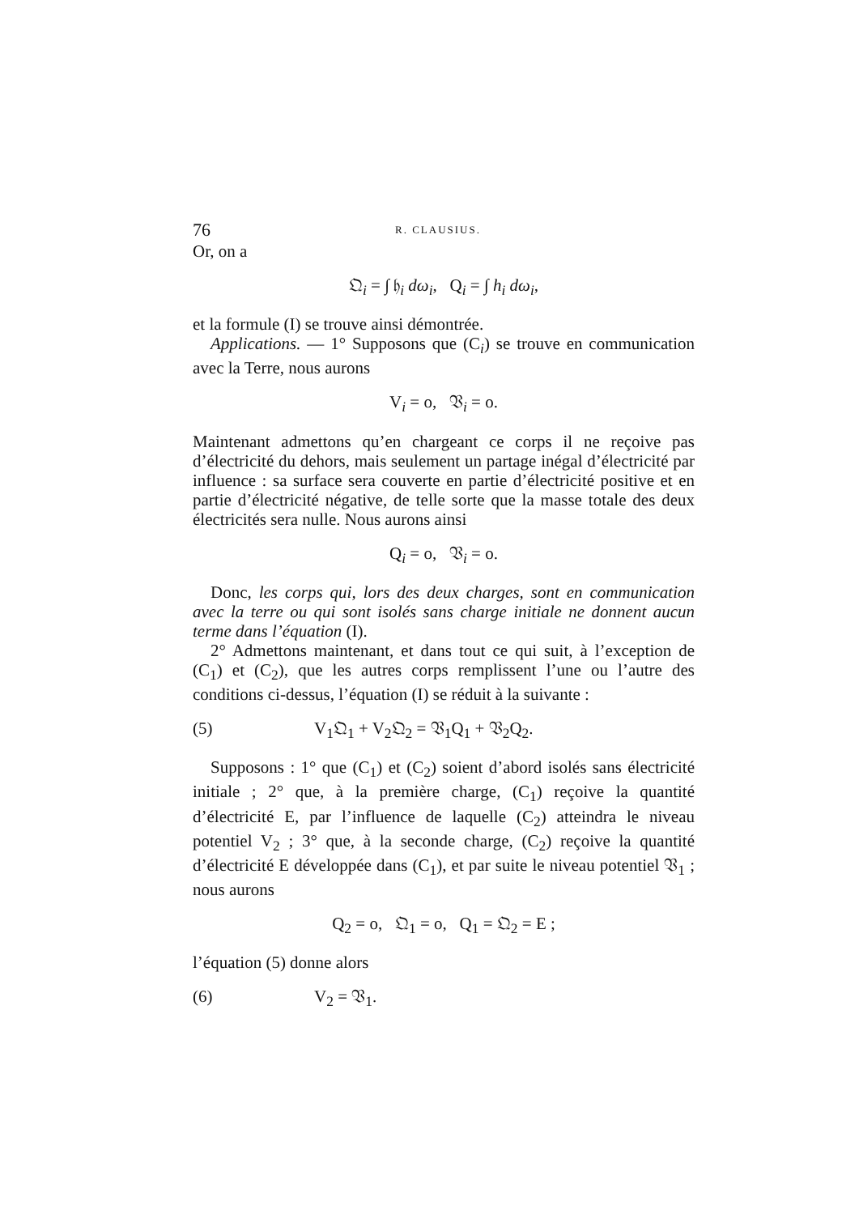76 R. CLAUSIUS.
Or, on a
𝔔<sub>i</sub> = ∫ 𝔥<sub>i</sub> dω<sub>i</sub>, Q<sub>i</sub> = ∫ h<sub>i</sub> dω<sub>i</sub>,
et la formule (I) se trouve ainsi démontrée.
Applications. — 1° Supposons que (C<sub>i</sub>) se trouve en communication avec la Terre, nous aurons
V<sub>i</sub> = o, 𝔙<sub>i</sub> = o.
Maintenant admettons qu’en chargeant ce corps il ne reçoive pas d’électricité du dehors, mais seulement un partage inégal d’électricité par influence : sa surface sera couverte en partie d’électricité positive et en partie d’électricité négative, de telle sorte que la masse totale des deux électricités sera nulle. Nous aurons ainsi
Q<sub>i</sub> = o, 𝔙<sub>i</sub> = o.
Donc, les corps qui, lors des deux charges, sont en communication avec la terre ou qui sont isolés sans charge initiale ne donnent aucun terme dans l’équation (I).
2° Admettons maintenant, et dans tout ce qui suit, à l’exception de (C<sub>1</sub>) et (C<sub>2</sub>), que les autres corps remplissent l’une ou l’autre des conditions ci-dessus, l’équation (I) se réduit à la suivante :
(5) V<sub>1</sub>𝔔<sub>1</sub> + V<sub>2</sub>𝔔<sub>2</sub> = 𝔙<sub>1</sub>Q<sub>1</sub> + 𝔙<sub>2</sub>Q<sub>2</sub>.
Supposons : 1° que (C<sub>1</sub>) et (C<sub>2</sub>) soient d’abord isolés sans électricité initiale ; 2° que, à la première charge, (C<sub>1</sub>) reçoive la quantité d’électricité E, par l’influence de laquelle (C<sub>2</sub>) atteindra le niveau potentiel V<sub>2</sub> ; 3° que, à la seconde charge, (C<sub>2</sub>) reçoive la quantité d’électricité E développée dans (C<sub>1</sub>), et par suite le niveau potentiel 𝔙<sub>1</sub> ; nous aurons
Q<sub>2</sub> = o, 𝔔<sub>1</sub> = o, Q<sub>1</sub> = 𝔔<sub>2</sub> = E ;
l’équation (5) donne alors
(6) V<sub>2</sub> = 𝔙<sub>1</sub>.